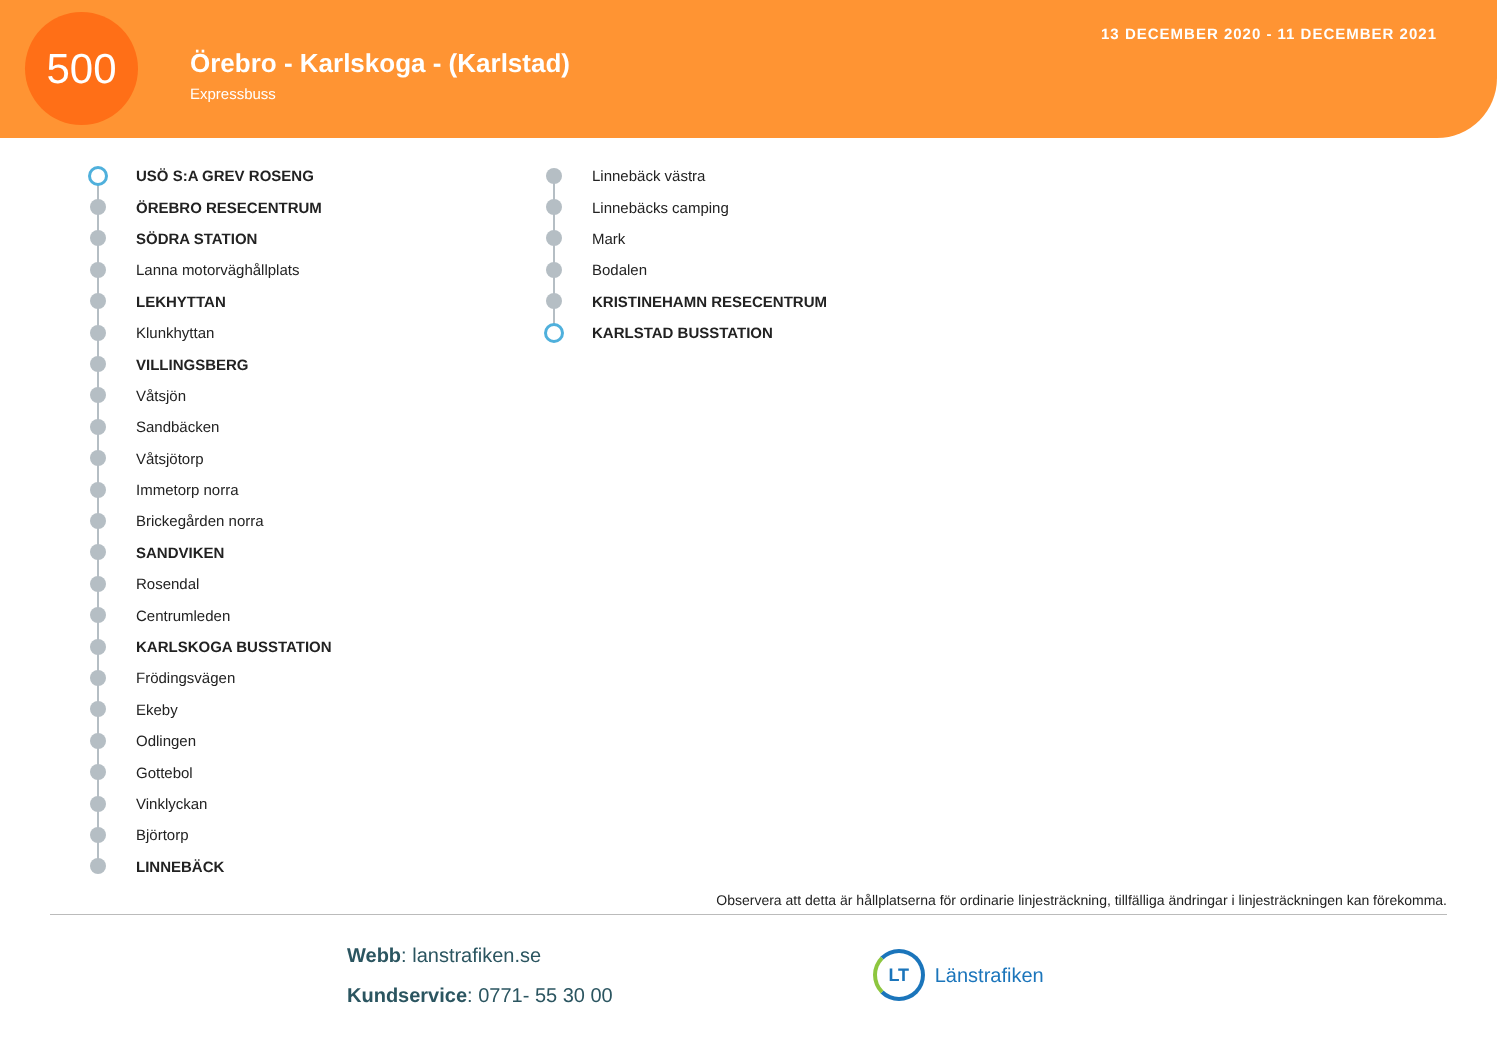500
Örebro - Karlskoga - (Karlstad)
Expressbuss
13 DECEMBER 2020 - 11 DECEMBER 2021
USÖ S:A GREV ROSENG
ÖREBRO RESECENTRUM
SÖDRA STATION
Lanna motorväghållplats
LEKHYTTAN
Klunkhyttan
VILLINGSBERG
Våtsjön
Sandbäcken
Våtsjötorp
Immetorp norra
Brickegården norra
SANDVIKEN
Rosendal
Centrumleden
KARLSKOGA BUSSTATION
Frödingsvägen
Ekeby
Odlingen
Gottebol
Vinklyckan
Björtorp
LINNEBÄCK
Linnebäck västra
Linnebäcks camping
Mark
Bodalen
KRISTINEHAMN RESECENTRUM
KARLSTAD BUSSTATION
Observera att detta är hållplatserna för ordinarie linjesträckning, tillfälliga ändringar i linjesträckningen kan förekomma.
Webb: lanstrafiken.se
Kundservice: 0771- 55 30 00
LT Länstrafiken